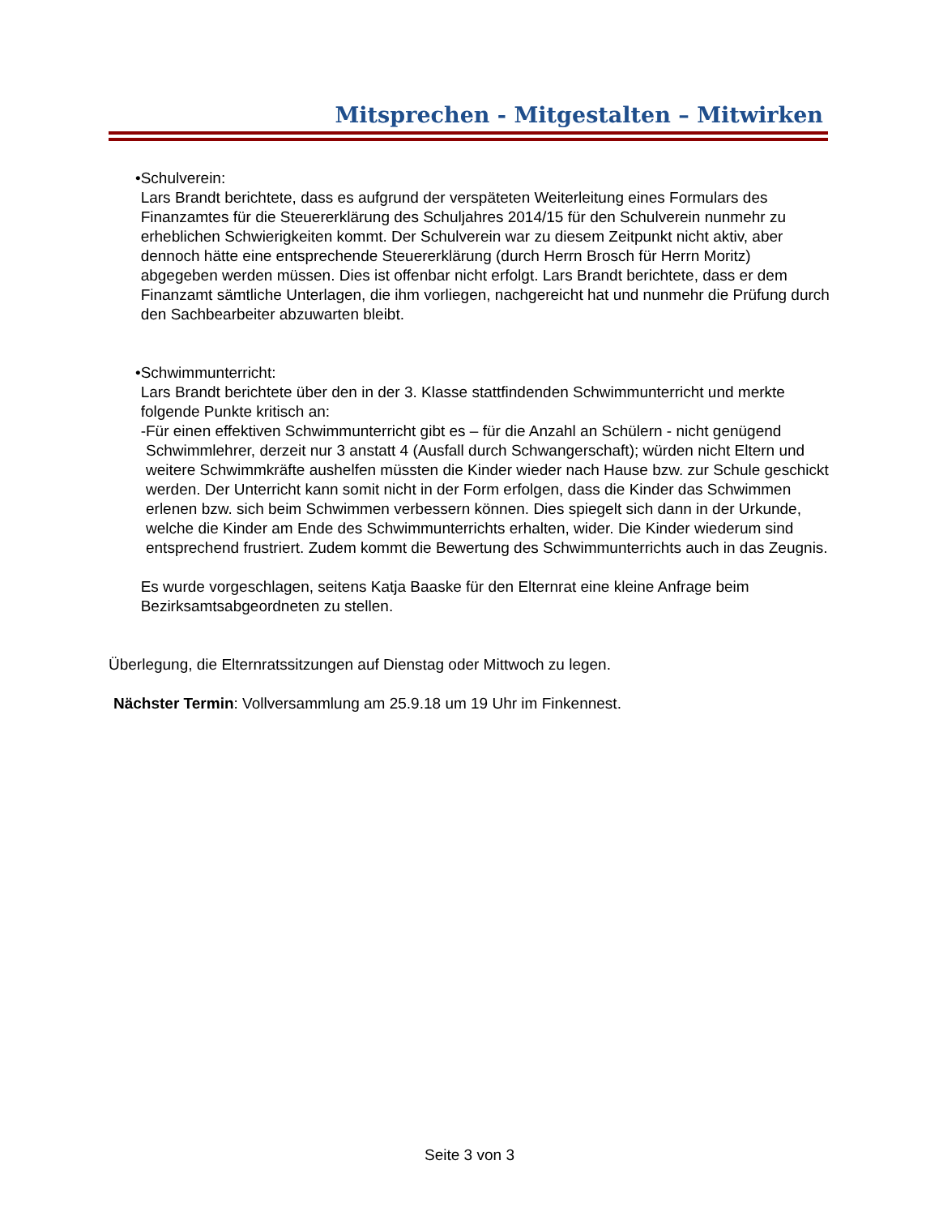Mitsprechen - Mitgestalten – Mitwirken
• Schulverein:
Lars Brandt berichtete, dass es aufgrund der verspäteten Weiterleitung eines Formulars des Finanzamtes für die Steuererklärung des Schuljahres 2014/15 für den Schulverein nunmehr zu erheblichen Schwierigkeiten kommt. Der Schulverein war zu diesem Zeitpunkt nicht aktiv, aber dennoch hätte eine entsprechende Steuererklärung (durch Herrn Brosch für Herrn Moritz) abgegeben werden müssen. Dies ist offenbar nicht erfolgt. Lars Brandt berichtete, dass er dem Finanzamt sämtliche Unterlagen, die ihm vorliegen, nachgereicht hat und nunmehr die Prüfung durch den Sachbearbeiter abzuwarten bleibt.
• Schwimmunterricht:
Lars Brandt berichtete über den in der 3. Klasse stattfindenden Schwimmunterricht und merkte folgende Punkte kritisch an:
- Für einen effektiven Schwimmunterricht gibt es – für die Anzahl an Schülern - nicht genügend Schwimmlehrer, derzeit nur 3 anstatt 4 (Ausfall durch Schwangerschaft); würden nicht Eltern und weitere Schwimmkräfte aushelfen müssten die Kinder wieder nach Hause bzw. zur Schule geschickt werden. Der Unterricht kann somit nicht in der Form erfolgen, dass die Kinder das Schwimmen erlenen bzw. sich beim Schwimmen verbessern können. Dies spiegelt sich dann in der Urkunde, welche die Kinder am Ende des Schwimmunterrichts erhalten, wider. Die Kinder wiederum sind entsprechend frustriert. Zudem kommt die Bewertung des Schwimmunterrichts auch in das Zeugnis.
Es wurde vorgeschlagen, seitens Katja Baaske für den Elternrat eine kleine Anfrage beim Bezirksamtsabgeordneten zu stellen.
Überlegung, die Elternratssitzungen auf Dienstag oder Mittwoch zu legen.
Nächster Termin: Vollversammlung am 25.9.18 um 19 Uhr im Finkennest.
Seite 3 von 3